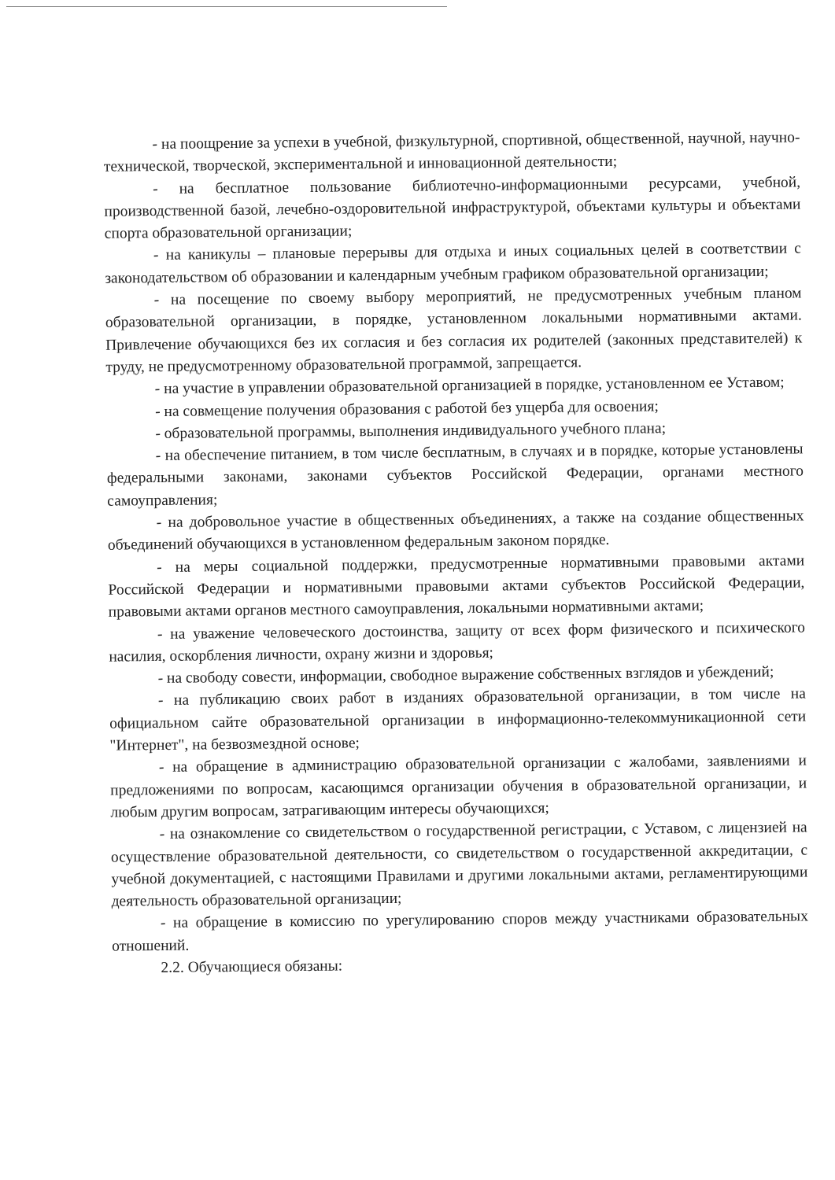- на поощрение за успехи в учебной, физкультурной, спортивной, общественной, научной, научно-технической, творческой, экспериментальной и инновационной деятельности;
- на бесплатное пользование библиотечно-информационными ресурсами, учебной, производственной базой, лечебно-оздоровительной инфраструктурой, объектами культуры и объектами спорта образовательной организации;
- на каникулы – плановые перерывы для отдыха и иных социальных целей в соответствии с законодательством об образовании и календарным учебным графиком образовательной организации;
- на посещение по своему выбору мероприятий, не предусмотренных учебным планом образовательной организации, в порядке, установленном локальными нормативными актами. Привлечение обучающихся без их согласия и без согласия их родителей (законных представителей) к труду, не предусмотренному образовательной программой, запрещается.
- на участие в управлении образовательной организацией в порядке, установленном ее Уставом;
- на совмещение получения образования с работой без ущерба для освоения;
- образовательной программы, выполнения индивидуального учебного плана;
- на обеспечение питанием, в том числе бесплатным, в случаях и в порядке, которые установлены федеральными законами, законами субъектов Российской Федерации, органами местного самоуправления;
- на добровольное участие в общественных объединениях, а также на создание общественных объединений обучающихся в установленном федеральным законом порядке.
- на меры социальной поддержки, предусмотренные нормативными правовыми актами Российской Федерации и нормативными правовыми актами субъектов Российской Федерации, правовыми актами органов местного самоуправления, локальными нормативными актами;
- на уважение человеческого достоинства, защиту от всех форм физического и психического насилия, оскорбления личности, охрану жизни и здоровья;
- на свободу совести, информации, свободное выражение собственных взглядов и убеждений;
- на публикацию своих работ в изданиях образовательной организации, в том числе на официальном сайте образовательной организации в информационно-телекоммуникационной сети "Интернет", на безвозмездной основе;
- на обращение в администрацию образовательной организации с жалобами, заявлениями и предложениями по вопросам, касающимся организации обучения в образовательной организации, и любым другим вопросам, затрагивающим интересы обучающихся;
- на ознакомление со свидетельством о государственной регистрации, с Уставом, с лицензией на осуществление образовательной деятельности, со свидетельством о государственной аккредитации, с учебной документацией, с настоящими Правилами и другими локальными актами, регламентирующими деятельность образовательной организации;
- на обращение в комиссию по урегулированию споров между участниками образовательных отношений.
2.2. Обучающиеся обязаны: